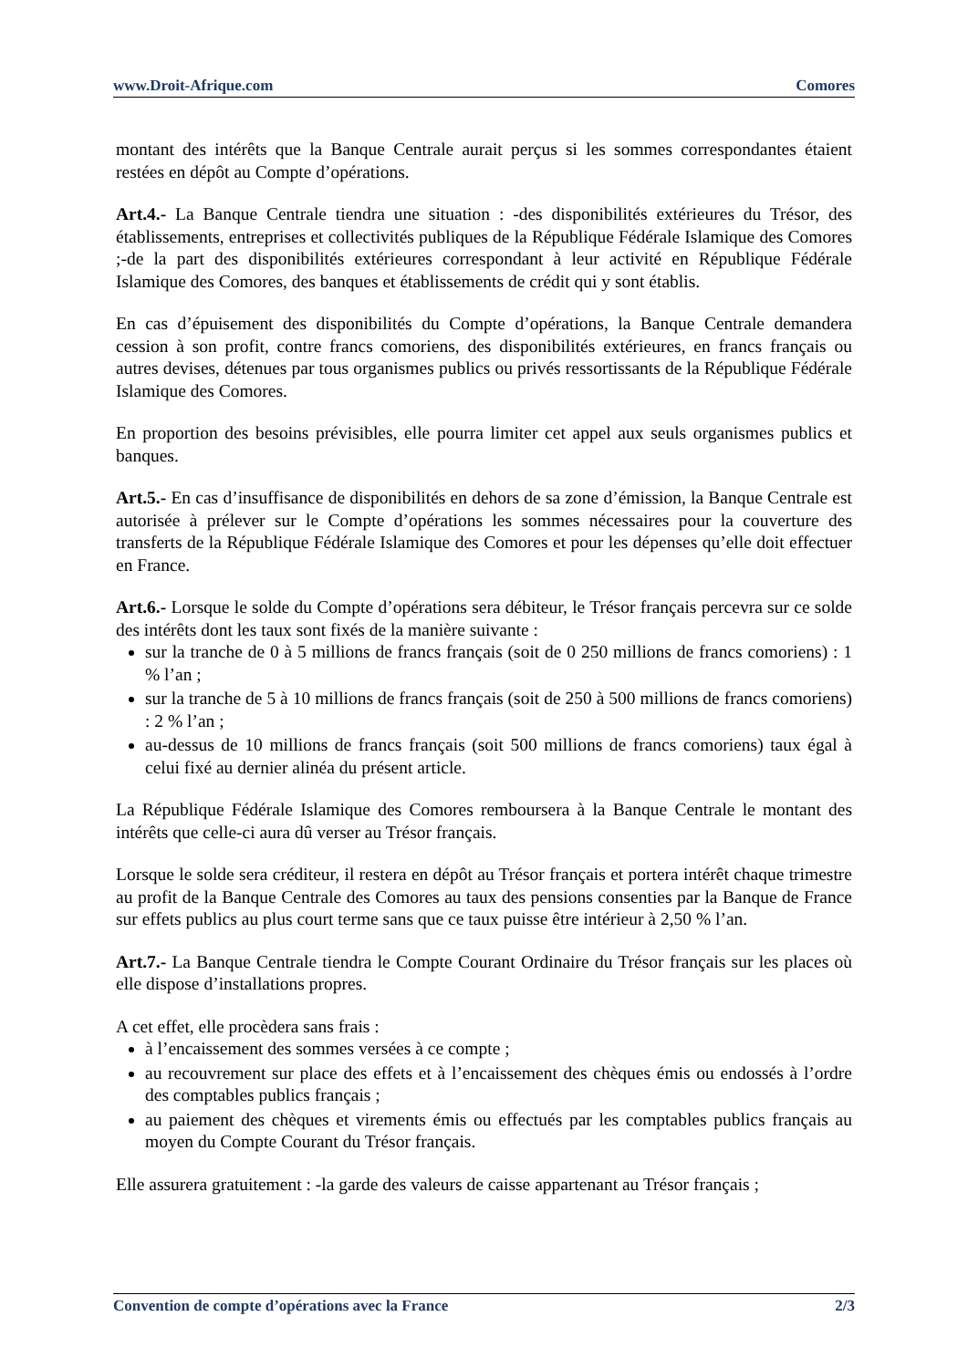www.Droit-Afrique.com Comores
montant des intérêts que la Banque Centrale aurait perçus si les sommes correspondantes étaient restées en dépôt au Compte d’opérations.
Art.4.- La Banque Centrale tiendra une situation : -des disponibilités extérieures du Trésor, des établissements, entreprises et collectivités publiques de la République Fédérale Islamique des Comores ;-de la part des disponibilités extérieures correspondant à leur activité en République Fédérale Islamique des Comores, des banques et établissements de crédit qui y sont établis.
En cas d’épuisement des disponibilités du Compte d’opérations, la Banque Centrale demandera cession à son profit, contre francs comoriens, des disponibilités extérieures, en francs français ou autres devises, détenues par tous organismes publics ou privés ressortissants de la République Fédérale Islamique des Comores.
En proportion des besoins prévisibles, elle pourra limiter cet appel aux seuls organismes publics et banques.
Art.5.- En cas d’insuffisance de disponibilités en dehors de sa zone d’émission, la Banque Centrale est autorisée à prélever sur le Compte d’opérations les sommes nécessaires pour la couverture des transferts de la République Fédérale Islamique des Comores et pour les dépenses qu’elle doit effectuer en France.
Art.6.- Lorsque le solde du Compte d’opérations sera débiteur, le Trésor français percevra sur ce solde des intérêts dont les taux sont fixés de la manière suivante :
sur la tranche de 0 à 5 millions de francs français (soit de 0 250 millions de francs comoriens) : 1 % l’an ;
sur la tranche de 5 à 10 millions de francs français (soit de 250 à 500 millions de francs comoriens) : 2 % l’an ;
au-dessus de 10 millions de francs français (soit 500 millions de francs comoriens) taux égal à celui fixé au dernier alinéa du présent article.
La République Fédérale Islamique des Comores remboursera à la Banque Centrale le montant des intérêts que celle-ci aura dû verser au Trésor français.
Lorsque le solde sera créditeur, il restera en dépôt au Trésor français et portera intérêt chaque trimestre au profit de la Banque Centrale des Comores au taux des pensions consenties par la Banque de France sur effets publics au plus court terme sans que ce taux puisse être intérieur à 2,50 % l’an.
Art.7.- La Banque Centrale tiendra le Compte Courant Ordinaire du Trésor français sur les places où elle dispose d’installations propres.
A cet effet, elle procèdera sans frais :
à l’encaissement des sommes versées à ce compte ;
au recouvrement sur place des effets et à l’encaissement des chèques émis ou endossés à l’ordre des comptables publics français ;
au paiement des chèques et virements émis ou effectués par les comptables publics français au moyen du Compte Courant du Trésor français.
Elle assurera gratuitement : -la garde des valeurs de caisse appartenant au Trésor français ;
Convention de compte d’opérations avec la France 2/3